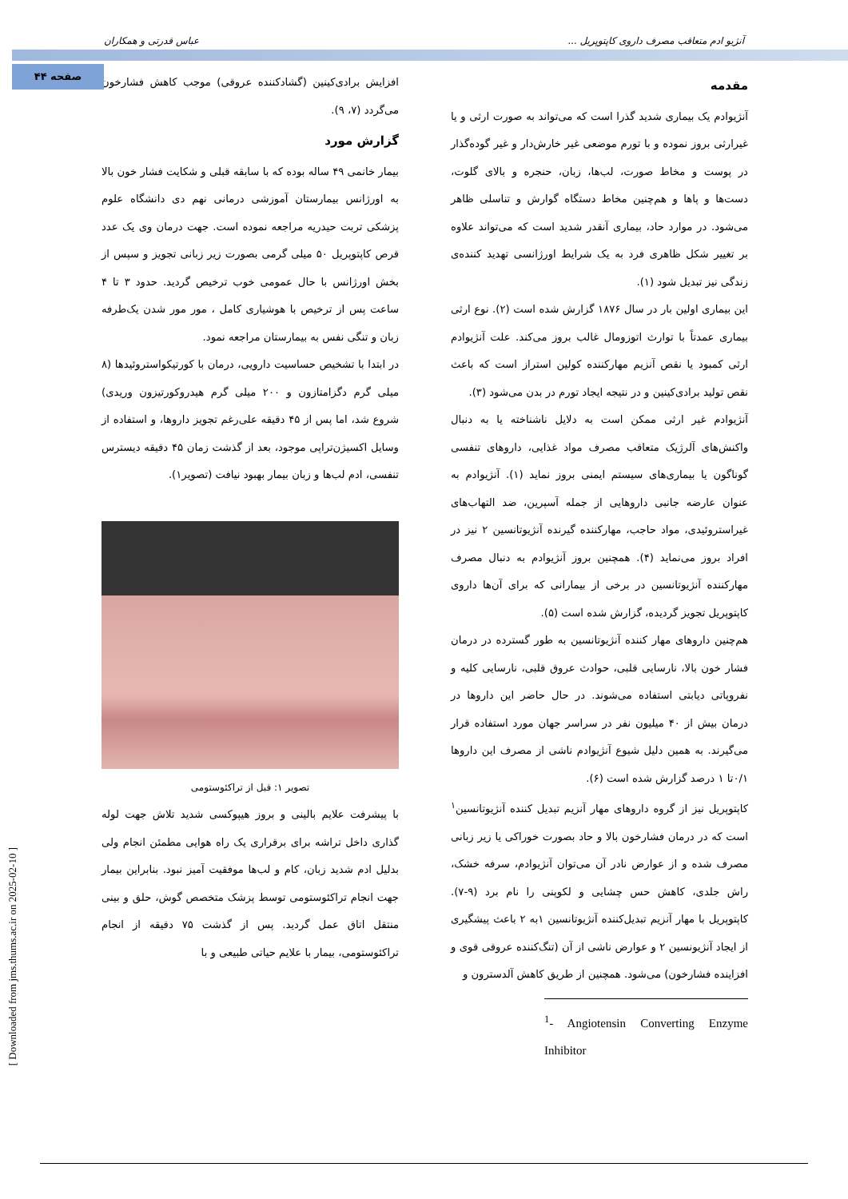آنژیو ادم متعاقب مصرف داروی کاپتوپریل ... عباس قدرتی و همکاران
صفحه ۴۴
مقدمه
آنژیوادم یک بیماری شدید گذرا است که می‌تواند به صورت ارثی و یا غیرارثی بروز نموده و با تورم موضعی غیر خارش‌دار و غیر گوده‌گذار در پوست و مخاط صورت، لب‌ها، زبان، حنجره و بالای گلوت، دست‌ها و پاها و هم‌چنین مخاط دستگاه گوارش و تناسلی ظاهر می‌شود. در موارد حاد، بیماری آنقدر شدید است که می‌تواند علاوه بر تغییر شکل ظاهری فرد به یک شرایط اورژانسی تهدید کننده‌ی زندگی نیز تبدیل شود (۱).
این بیماری اولین بار در سال ۱۸۷۶ گزارش شده است (۲). نوع ارثی بیماری عمدتاً با توارث اتوزومال غالب بروز می‌کند. علت آنژیوادم ارثی کمبود یا نقص آنزیم مهارکننده کولین استراز است که باعث نقص تولید برادی‌کینین و در نتیجه ایجاد تورم در بدن می‌شود (۳).
آنژیوادم غیر ارثی ممکن است به دلایل ناشناخته یا به دنبال واکنش‌های آلرژیک متعاقب مصرف مواد غذایی، داروهای تنفسی گوناگون یا بیماری‌های سیستم ایمنی بروز نماید (۱). آنژیوادم به عنوان عارضه جانبی داروهایی از جمله آسپرین، ضد التهاب‌های غیراستروئیدی، مواد حاجب، مهارکننده گیرنده آنژیوتانسین ۲ نیز در افراد بروز می‌نماید (۴). همچنین بروز آنژیوادم به دنبال مصرف مهارکننده آنژیوتانسین در برخی از بیمارانی که برای آن‌ها داروی کاپتوپریل تجویز گردیده، گزارش شده است (۵).
هم‌چنین داروهای مهار کننده آنژیوتانسین به طور گسترده در درمان فشار خون بالا، نارسایی قلبی، حوادث عروق قلبی، نارسایی کلیه و نفروپاتی دیابتی استفاده می‌شوند. در حال حاضر این داروها در درمان بیش از ۴۰ میلیون نفر در سراسر جهان مورد استفاده قرار می‌گیرند. به همین دلیل شیوع آنژیوادم ناشی از مصرف این داروها ۰/۱تا ۱ درصد گزارش شده است (۶).
کاپتوپریل نیز از گروه داروهای مهار آنزیم تبدیل کننده آنژیوتانسین<sup>۱</sup> است که در درمان فشارخون بالا و حاد بصورت خوراکی یا زیر زبانی مصرف شده و از عوارض نادر آن می‌توان آنژیوادم، سرفه خشک، راش جلدی، کاهش حس چشایی و لکوپنی را نام برد (۹-۷). کاپتوپریل با مهار آنزیم تبدیل‌کننده آنژیوتانسین ۱به ۲ باعث پیشگیری از ایجاد آنژیونسین ۲ و عوارض ناشی از آن (تنگ‌کننده عروقی قوی و افزاینده فشارخون) می‌شود. همچنین از طریق کاهش آلدسترون و
<sup>1</sup>- Angiotensin Converting Enzyme Inhibitor
افزایش برادی‌کینین (گشادکننده عروقی) موجب کاهش فشارخون می‌گردد (۷، ۹).
گزارش مورد
بیمار خانمی ۴۹ ساله بوده که با سابقه قبلی و شکایت فشار خون بالا به اورژانس بیمارستان آموزشی درمانی نهم دی دانشگاه علوم پزشکی تربت حیدریه مراجعه نموده است. جهت درمان وی یک عدد قرص کاپتوپریل ۵۰ میلی گرمی بصورت زیر زبانی تجویز و سپس از بخش اورژانس با حال عمومی خوب ترخیص گردید. حدود ۳ تا ۴ ساعت پس از ترخیص با هوشیاری کامل ، مور مور شدن یک‌طرفه زبان و تنگی نفس به بیمارستان مراجعه نمود.
در ابتدا با تشخیص حساسیت دارویی، درمان با کورتیکواستروئیدها (۸ میلی گرم دگزامتازون و ۲۰۰ میلی گرم هیدروکورتیزون وریدی) شروع شد، اما پس از ۴۵ دقیقه علی‌رغم تجویز داروها، و استفاده از وسایل اکسیژن‌تراپی موجود، بعد از گذشت زمان ۴۵ دقیقه دیسترس تنفسی، ادم لب‌ها و زبان بیمار بهبود نیافت (تصویر۱).
تصویر ۱: قبل از تراکئوستومی
با پیشرفت علایم بالینی و بروز هیپوکسی شدید تلاش جهت لوله گذاری داخل تراشه برای برقراری یک راه هوایی مطمئن انجام ولی بدلیل ادم شدید زبان، کام و لب‌ها موفقیت آمیز نبود. بنابراین بیمار جهت انجام تراکئوستومی توسط پزشک متخصص گوش، حلق و بینی منتقل اتاق عمل گردید. پس از گذشت ۷۵ دقیقه از انجام تراکئوستومی، بیمار با علایم حیاتی طبیعی و با
[ Downloaded from jms.thums.ac.ir on 2025-02-10 ]